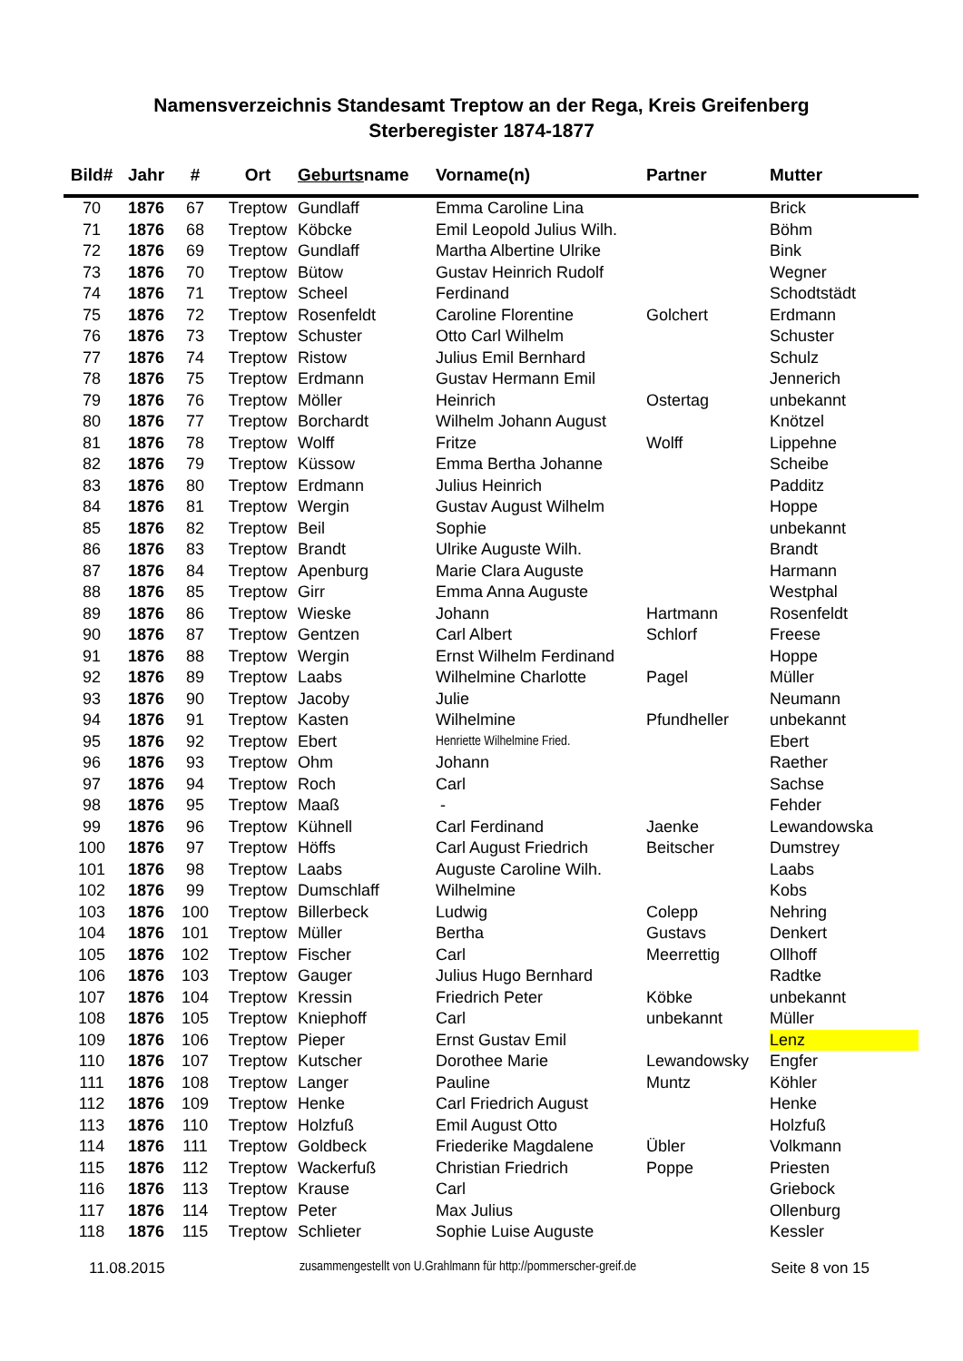Namensverzeichnis Standesamt Treptow an der Rega, Kreis Greifenberg
Sterberegister 1874-1877
| Bild# | Jahr | # | Ort | Geburts name | Vorname(n) | Partner | Mutter |
| --- | --- | --- | --- | --- | --- | --- | --- |
| 70 | 1876 | 67 | Treptow | Gundlaff | Emma Caroline Lina | | Brick |
| 71 | 1876 | 68 | Treptow | Köbcke | Emil Leopold Julius Wilh. | | Böhm |
| 72 | 1876 | 69 | Treptow | Gundlaff | Martha Albertine Ulrike | | Bink |
| 73 | 1876 | 70 | Treptow | Bütow | Gustav Heinrich Rudolf | | Wegner |
| 74 | 1876 | 71 | Treptow | Scheel | Ferdinand | | Schodtstädt |
| 75 | 1876 | 72 | Treptow | Rosenfeldt | Caroline Florentine | Golchert | Erdmann |
| 76 | 1876 | 73 | Treptow | Schuster | Otto Carl Wilhelm | | Schuster |
| 77 | 1876 | 74 | Treptow | Ristow | Julius Emil Bernhard | | Schulz |
| 78 | 1876 | 75 | Treptow | Erdmann | Gustav Hermann Emil | | Jennerich |
| 79 | 1876 | 76 | Treptow | Möller | Heinrich | Ostertag | unbekannt |
| 80 | 1876 | 77 | Treptow | Borchardt | Wilhelm Johann August | | Knötzel |
| 81 | 1876 | 78 | Treptow | Wolff | Fritze | Wolff | Lippehne |
| 82 | 1876 | 79 | Treptow | Küssow | Emma Bertha Johanne | | Scheibe |
| 83 | 1876 | 80 | Treptow | Erdmann | Julius Heinrich | | Padditz |
| 84 | 1876 | 81 | Treptow | Wergin | Gustav August Wilhelm | | Hoppe |
| 85 | 1876 | 82 | Treptow | Beil | Sophie | | unbekannt |
| 86 | 1876 | 83 | Treptow | Brandt | Ulrike Auguste Wilh. | | Brandt |
| 87 | 1876 | 84 | Treptow | Apenburg | Marie Clara Auguste | | Harmann |
| 88 | 1876 | 85 | Treptow | Girr | Emma Anna Auguste | | Westphal |
| 89 | 1876 | 86 | Treptow | Wieske | Johann | Hartmann | Rosenfeldt |
| 90 | 1876 | 87 | Treptow | Gentzen | Carl Albert | Schlorf | Freese |
| 91 | 1876 | 88 | Treptow | Wergin | Ernst Wilhelm Ferdinand | | Hoppe |
| 92 | 1876 | 89 | Treptow | Laabs | Wilhelmine Charlotte | Pagel | Müller |
| 93 | 1876 | 90 | Treptow | Jacoby | Julie | | Neumann |
| 94 | 1876 | 91 | Treptow | Kasten | Wilhelmine | Pfundheller | unbekannt |
| 95 | 1876 | 92 | Treptow | Ebert | Henriette Wilhelmine Fried. | | Ebert |
| 96 | 1876 | 93 | Treptow | Ohm | Johann | | Raether |
| 97 | 1876 | 94 | Treptow | Roch | Carl | | Sachse |
| 98 | 1876 | 95 | Treptow | Maaß | - | | Fehder |
| 99 | 1876 | 96 | Treptow | Kühnell | Carl Ferdinand | Jaenke | Lewandowska |
| 100 | 1876 | 97 | Treptow | Höffs | Carl August Friedrich | Beitscher | Dumstrey |
| 101 | 1876 | 98 | Treptow | Laabs | Auguste Caroline Wilh. | | Laabs |
| 102 | 1876 | 99 | Treptow | Dumschlaff | Wilhelmine | | Kobs |
| 103 | 1876 | 100 | Treptow | Billerbeck | Ludwig | Colepp | Nehring |
| 104 | 1876 | 101 | Treptow | Müller | Bertha | Gustavs | Denkert |
| 105 | 1876 | 102 | Treptow | Fischer | Carl | Meerrettig | Ollhoff |
| 106 | 1876 | 103 | Treptow | Gauger | Julius Hugo Bernhard | | Radtke |
| 107 | 1876 | 104 | Treptow | Kressin | Friedrich Peter | Köbke | unbekannt |
| 108 | 1876 | 105 | Treptow | Kniephoff | Carl | unbekannt | Müller |
| 109 | 1876 | 106 | Treptow | Pieper | Ernst Gustav Emil | | Lenz |
| 110 | 1876 | 107 | Treptow | Kutscher | Dorothee Marie | Lewandowsky | Engfer |
| 111 | 1876 | 108 | Treptow | Langer | Pauline | Muntz | Köhler |
| 112 | 1876 | 109 | Treptow | Henke | Carl Friedrich August | | Henke |
| 113 | 1876 | 110 | Treptow | Holzfuß | Emil August Otto | | Holzfuß |
| 114 | 1876 | 111 | Treptow | Goldbeck | Friederike Magdalene | Übler | Volkmann |
| 115 | 1876 | 112 | Treptow | Wackerfuß | Christian Friedrich | Poppe | Priesten |
| 116 | 1876 | 113 | Treptow | Krause | Carl | | Griebock |
| 117 | 1876 | 114 | Treptow | Peter | Max Julius | | Ollenburg |
| 118 | 1876 | 115 | Treptow | Schlieter | Sophie Luise Auguste | | Kessler |
11.08.2015 zusammengestellt von U.Grahlmann für http://pommerscher-greif.de Seite 8 von 15